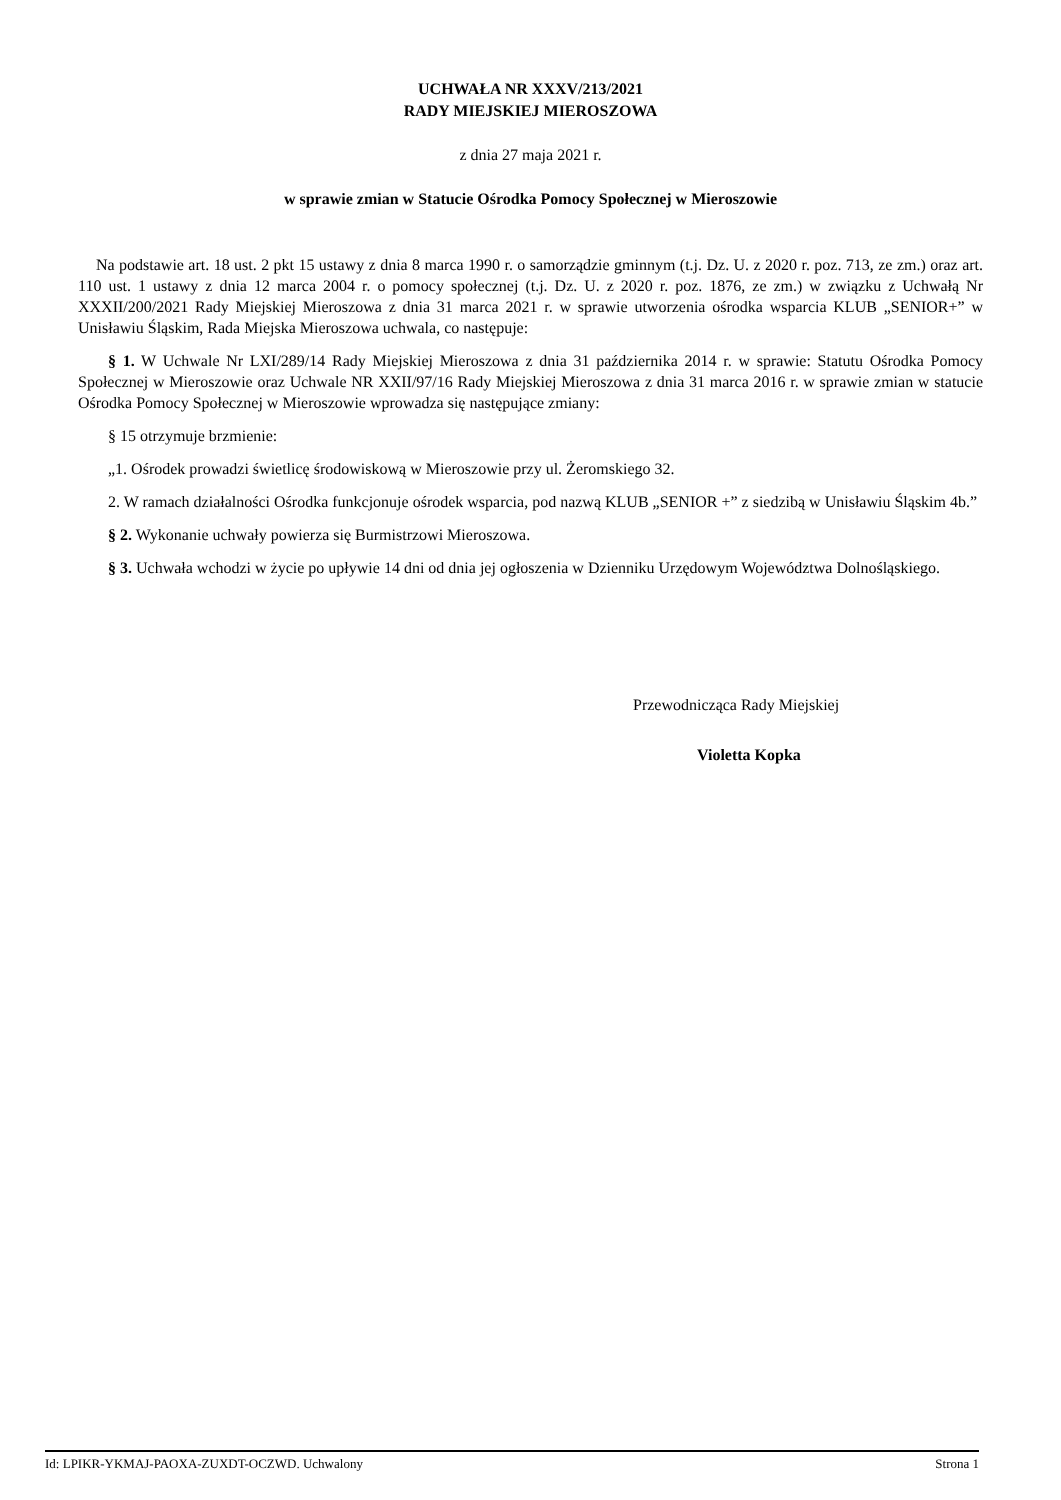UCHWAŁA NR XXXV/213/2021
RADY MIEJSKIEJ MIEROSZOWA
z dnia 27 maja 2021 r.
w sprawie zmian w Statucie Ośrodka Pomocy Społecznej w Mieroszowie
Na podstawie art. 18 ust. 2 pkt 15 ustawy z dnia 8 marca 1990 r. o samorządzie gminnym (t.j. Dz. U. z 2020 r. poz. 713, ze zm.) oraz art. 110 ust. 1 ustawy z dnia 12 marca 2004 r. o pomocy społecznej (t.j. Dz. U. z 2020 r. poz. 1876, ze zm.) w związku z Uchwałą Nr XXXII/200/2021 Rady Miejskiej Mieroszowa z dnia 31 marca 2021 r. w sprawie utworzenia ośrodka wsparcia KLUB „SENIOR+” w Unisławiu Śląskim, Rada Miejska Mieroszowa uchwala, co następuje:
§ 1. W Uchwale Nr LXI/289/14 Rady Miejskiej Mieroszowa z dnia 31 października 2014 r. w sprawie: Statutu Ośrodka Pomocy Społecznej w Mieroszowie oraz Uchwale NR XXII/97/16 Rady Miejskiej Mieroszowa z dnia 31 marca 2016 r. w sprawie zmian w statucie Ośrodka Pomocy Społecznej w Mieroszowie wprowadza się następujące zmiany:
§ 15 otrzymuje brzmienie:
„1. Ośrodek prowadzi świetlicę środowiskową w Mieroszowie przy ul. Żeromskiego 32.
2. W ramach działalności Ośrodka funkcjonuje ośrodek wsparcia, pod nazwą KLUB „SENIOR +” z siedzibą w Unisławiu Śląskim 4b.”
§ 2. Wykonanie uchwały powierza się Burmistrzowi Mieroszowa.
§ 3. Uchwała wchodzi w życie po upływie 14 dni od dnia jej ogłoszenia w Dzienniku Urzędowym Województwa Dolnośląskiego.
Przewodnicząca Rady Miejskiej
Violetta Kopka
Id: LPIKR-YKMAJ-PAOXA-ZUXDT-OCZWD. Uchwalony Strona 1